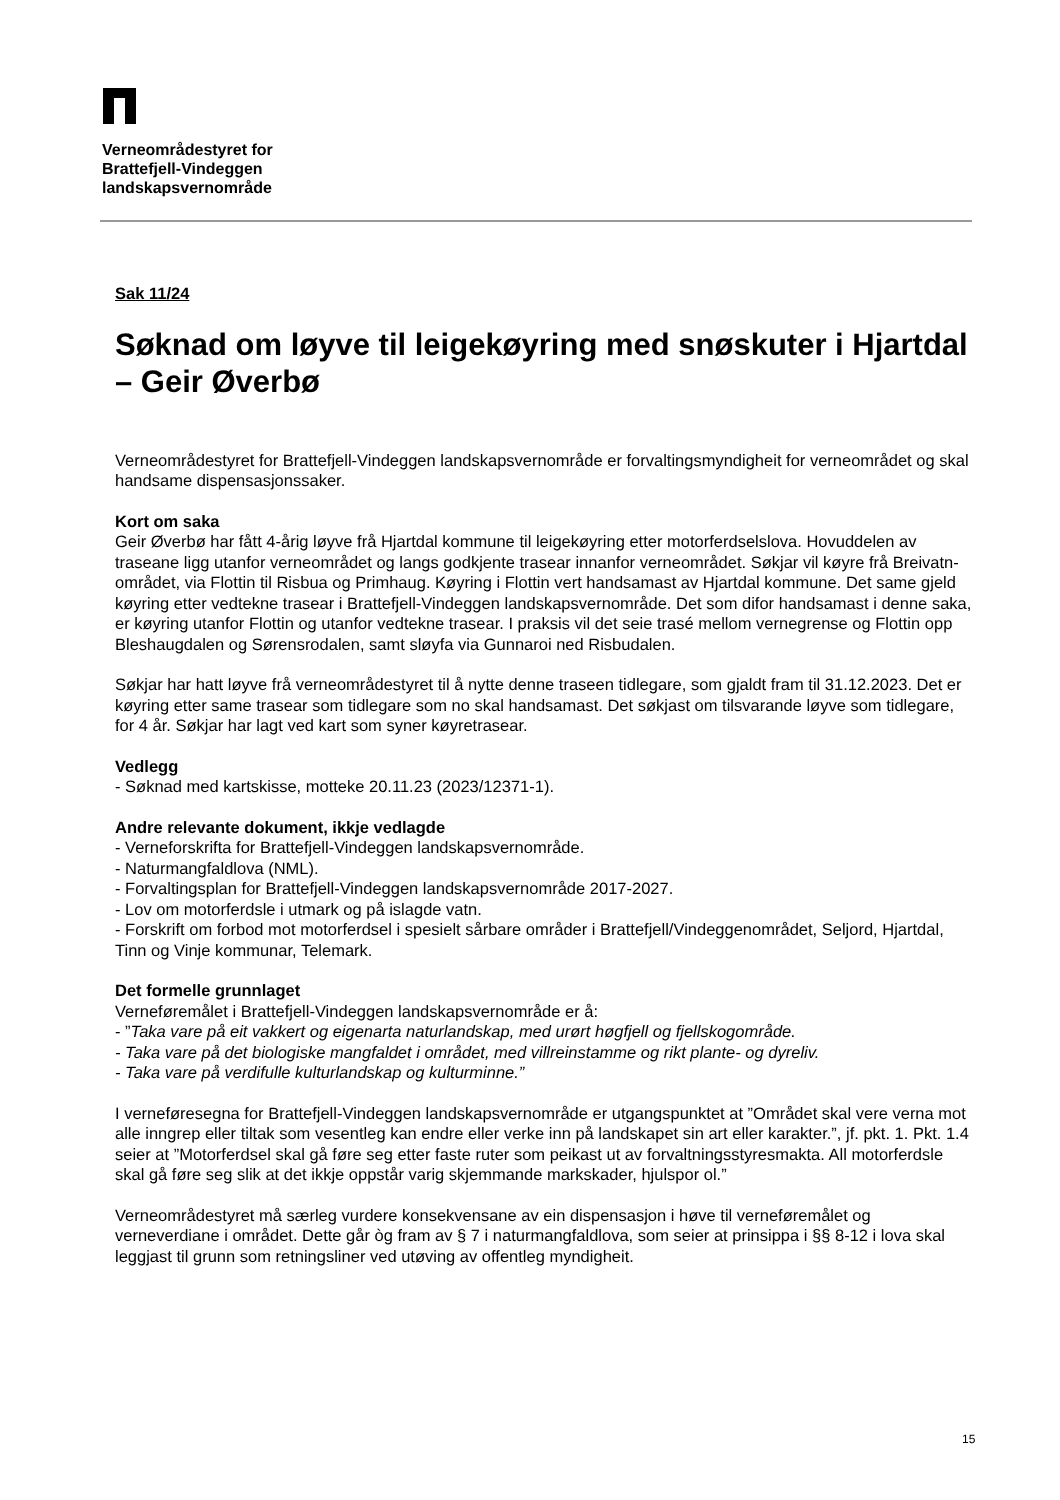Verneområdestyret for
Brattefjell-Vindeggen
landskapsvernområde
Sak 11/24
Søknad om løyve til leigekøyring med snøskuter i Hjartdal – Geir Øverbø
Verneområdestyret for Brattefjell-Vindeggen landskapsvernområde er forvaltingsmyndigheit for verneområdet og skal handsame dispensasjonssaker.
Kort om saka
Geir Øverbø har fått 4-årig løyve frå Hjartdal kommune til leigekøyring etter motorferdselslova. Hovuddelen av traseane ligg utanfor verneområdet og langs godkjente trasear innanfor verneområdet. Søkjar vil køyre frå Breivatn-området, via Flottin til Risbua og Primhaug. Køyring i Flottin vert handsamast av Hjartdal kommune. Det same gjeld køyring etter vedtekne trasear i Brattefjell-Vindeggen landskapsvernområde. Det som difor handsamast i denne saka, er køyring utanfor Flottin og utanfor vedtekne trasear. I praksis vil det seie trasé mellom vernegrense og Flottin opp Bleshaugdalen og Sørensrodalen, samt sløyfa via Gunnaroi ned Risbudalen.
Søkjar har hatt løyve frå verneområdestyret til å nytte denne traseen tidlegare, som gjaldt fram til 31.12.2023. Det er køyring etter same trasear som tidlegare som no skal handsamast. Det søkjast om tilsvarande løyve som tidlegare, for 4 år. Søkjar har lagt ved kart som syner køyretrasear.
Vedlegg
- Søknad med kartskisse, motteke 20.11.23 (2023/12371-1).
Andre relevante dokument, ikkje vedlagde
- Verneforskrifta for Brattefjell-Vindeggen landskapsvernområde.
- Naturmangfaldlova (NML).
- Forvaltingsplan for Brattefjell-Vindeggen landskapsvernområde 2017-2027.
- Lov om motorferdsle i utmark og på islagde vatn.
- Forskrift om forbod mot motorferdsel i spesielt sårbare områder i Brattefjell/Vindeggenområdet, Seljord, Hjartdal, Tinn og Vinje kommunar, Telemark.
Det formelle grunnlaget
Verneføremålet i Brattefjell-Vindeggen landskapsvernområde er å:
- ”Taka vare på eit vakkert og eigenarta naturlandskap, med urørt høgfjell og fjellskogområde.
- Taka vare på det biologiske mangfaldet i området, med villreinstamme og rikt plante- og dyreliv.
- Taka vare på verdifulle kulturlandskap og kulturminne.”
I verneføresegna for Brattefjell-Vindeggen landskapsvernområde er utgangspunktet at ”Området skal vere verna mot alle inngrep eller tiltak som vesentleg kan endre eller verke inn på landskapet sin art eller karakter.”, jf. pkt. 1. Pkt. 1.4 seier at ”Motorferdsel skal gå føre seg etter faste ruter som peikast ut av forvaltningsstyresmakta. All motorferdsle skal gå føre seg slik at det ikkje oppstår varig skjemmande markskader, hjulspor ol.”
Verneområdestyret må særleg vurdere konsekvensane av ein dispensasjon i høve til verneføremålet og verneverdiane i området. Dette går òg fram av § 7 i naturmangfaldlova, som seier at prinsippa i §§ 8-12 i lova skal leggjast til grunn som retningsliner ved utøving av offentleg myndigheit.
15